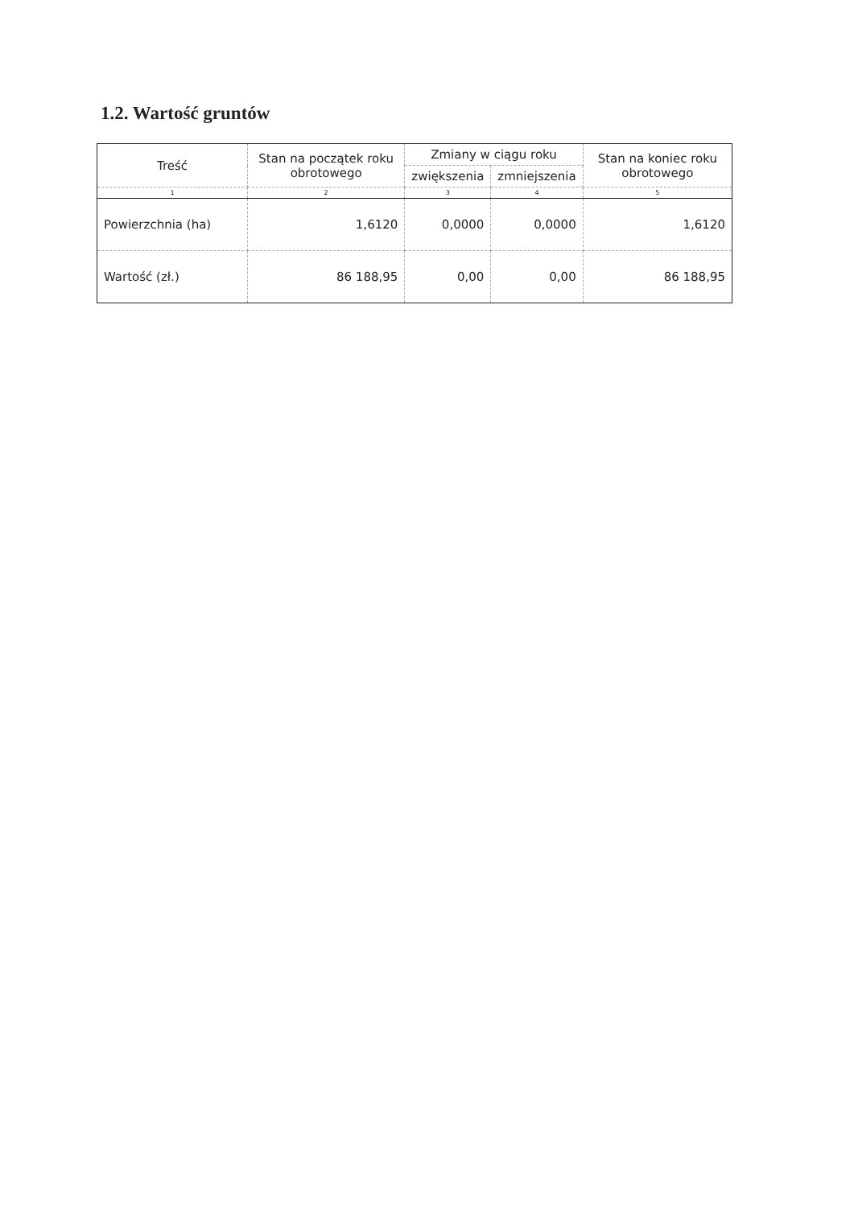1.2. Wartość gruntów
| Treść | Stan na początek roku obrotowego | Zmiany w ciągu roku | | Stan na koniec roku obrotowego |
| --- | --- | --- | --- | --- |
| | | zwiększenia | zmniejszenia | |
| 1 | 2 | 3 | 4 | 5 |
| Powierzchnia (ha) | 1,6120 | 0,0000 | 0,0000 | 1,6120 |
| Wartość (zł.) | 86 188,95 | 0,00 | 0,00 | 86 188,95 |